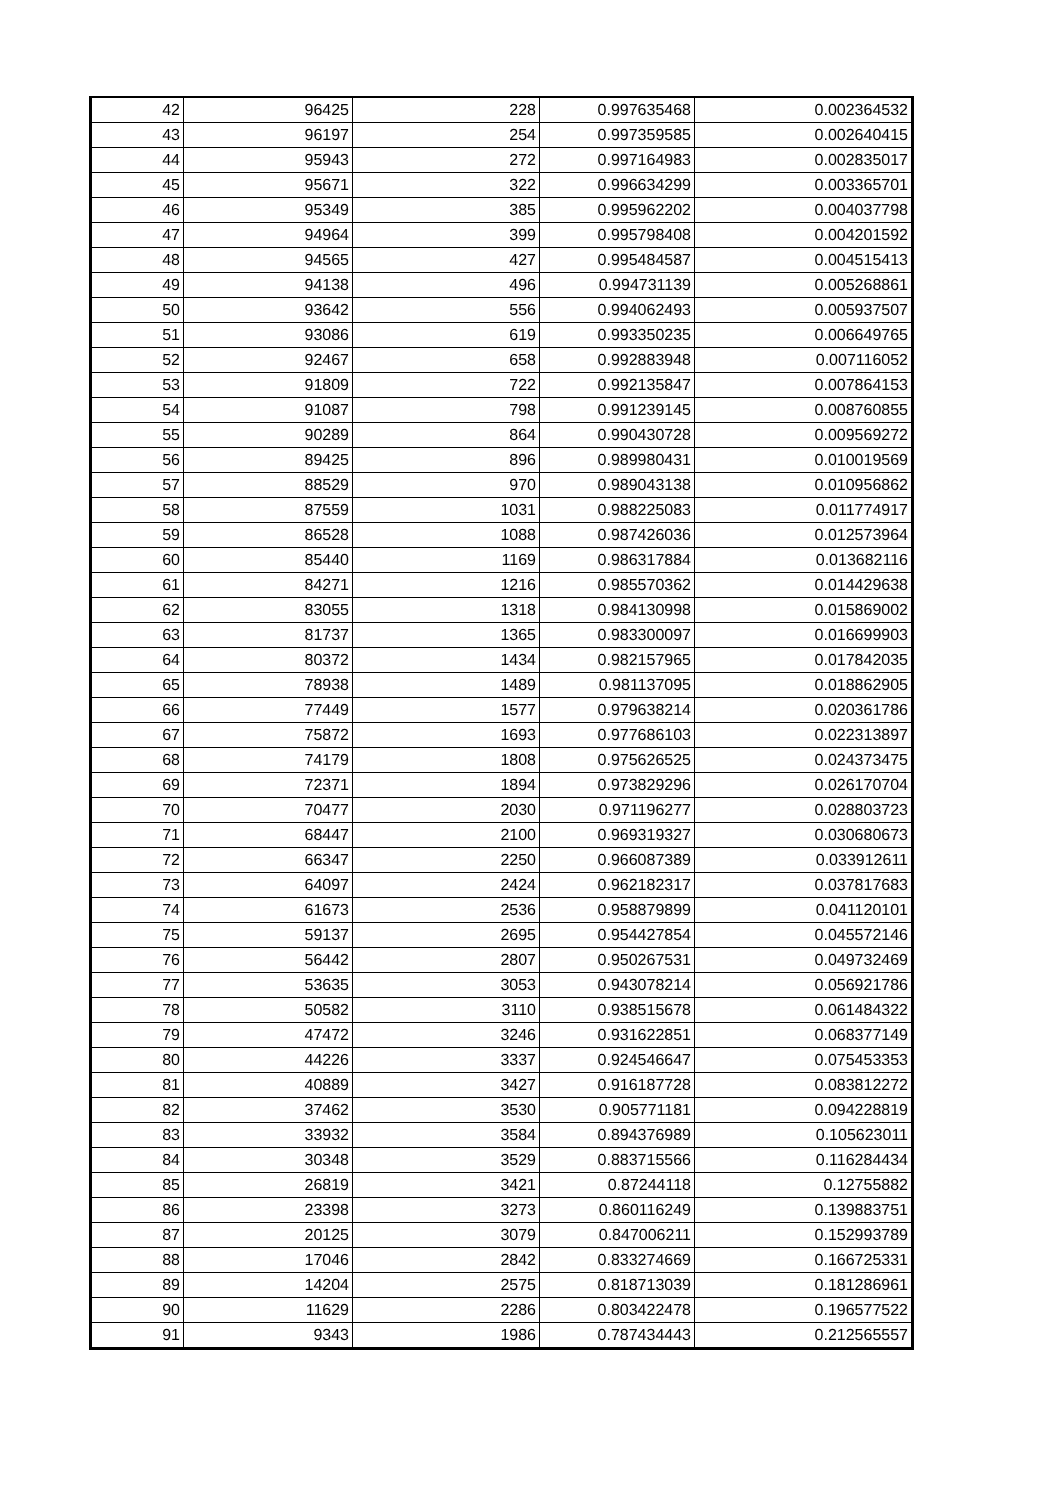| 42 | 96425 | 228 | 0.997635468 | 0.002364532 |
| 43 | 96197 | 254 | 0.997359585 | 0.002640415 |
| 44 | 95943 | 272 | 0.997164983 | 0.002835017 |
| 45 | 95671 | 322 | 0.996634299 | 0.003365701 |
| 46 | 95349 | 385 | 0.995962202 | 0.004037798 |
| 47 | 94964 | 399 | 0.995798408 | 0.004201592 |
| 48 | 94565 | 427 | 0.995484587 | 0.004515413 |
| 49 | 94138 | 496 | 0.994731139 | 0.005268861 |
| 50 | 93642 | 556 | 0.994062493 | 0.005937507 |
| 51 | 93086 | 619 | 0.993350235 | 0.006649765 |
| 52 | 92467 | 658 | 0.992883948 | 0.007116052 |
| 53 | 91809 | 722 | 0.992135847 | 0.007864153 |
| 54 | 91087 | 798 | 0.991239145 | 0.008760855 |
| 55 | 90289 | 864 | 0.990430728 | 0.009569272 |
| 56 | 89425 | 896 | 0.989980431 | 0.010019569 |
| 57 | 88529 | 970 | 0.989043138 | 0.010956862 |
| 58 | 87559 | 1031 | 0.988225083 | 0.011774917 |
| 59 | 86528 | 1088 | 0.987426036 | 0.012573964 |
| 60 | 85440 | 1169 | 0.986317884 | 0.013682116 |
| 61 | 84271 | 1216 | 0.985570362 | 0.014429638 |
| 62 | 83055 | 1318 | 0.984130998 | 0.015869002 |
| 63 | 81737 | 1365 | 0.983300097 | 0.016699903 |
| 64 | 80372 | 1434 | 0.982157965 | 0.017842035 |
| 65 | 78938 | 1489 | 0.981137095 | 0.018862905 |
| 66 | 77449 | 1577 | 0.979638214 | 0.020361786 |
| 67 | 75872 | 1693 | 0.977686103 | 0.022313897 |
| 68 | 74179 | 1808 | 0.975626525 | 0.024373475 |
| 69 | 72371 | 1894 | 0.973829296 | 0.026170704 |
| 70 | 70477 | 2030 | 0.971196277 | 0.028803723 |
| 71 | 68447 | 2100 | 0.969319327 | 0.030680673 |
| 72 | 66347 | 2250 | 0.966087389 | 0.033912611 |
| 73 | 64097 | 2424 | 0.962182317 | 0.037817683 |
| 74 | 61673 | 2536 | 0.958879899 | 0.041120101 |
| 75 | 59137 | 2695 | 0.954427854 | 0.045572146 |
| 76 | 56442 | 2807 | 0.950267531 | 0.049732469 |
| 77 | 53635 | 3053 | 0.943078214 | 0.056921786 |
| 78 | 50582 | 3110 | 0.938515678 | 0.061484322 |
| 79 | 47472 | 3246 | 0.931622851 | 0.068377149 |
| 80 | 44226 | 3337 | 0.924546647 | 0.075453353 |
| 81 | 40889 | 3427 | 0.916187728 | 0.083812272 |
| 82 | 37462 | 3530 | 0.905771181 | 0.094228819 |
| 83 | 33932 | 3584 | 0.894376989 | 0.105623011 |
| 84 | 30348 | 3529 | 0.883715566 | 0.116284434 |
| 85 | 26819 | 3421 | 0.87244118 | 0.12755882 |
| 86 | 23398 | 3273 | 0.860116249 | 0.139883751 |
| 87 | 20125 | 3079 | 0.847006211 | 0.152993789 |
| 88 | 17046 | 2842 | 0.833274669 | 0.166725331 |
| 89 | 14204 | 2575 | 0.818713039 | 0.181286961 |
| 90 | 11629 | 2286 | 0.803422478 | 0.196577522 |
| 91 | 9343 | 1986 | 0.787434443 | 0.212565557 |